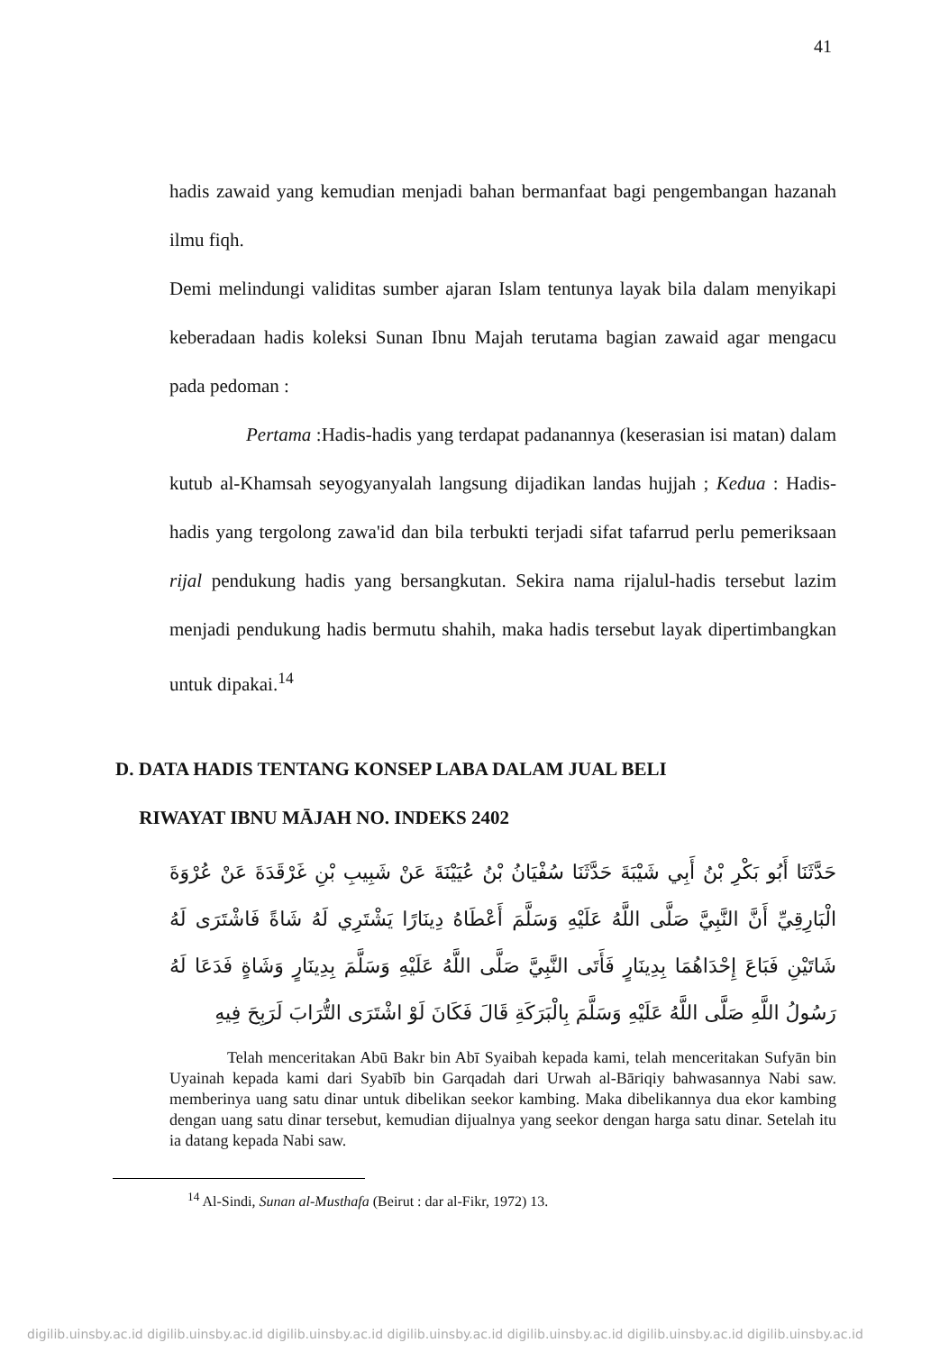41
hadis zawaid yang kemudian menjadi bahan bermanfaat bagi pengembangan hazanah ilmu fiqh.
Demi melindungi validitas sumber ajaran Islam tentunya layak bila dalam menyikapi keberadaan hadis koleksi Sunan Ibnu Majah terutama bagian zawaid agar mengacu pada pedoman :
Pertama :Hadis-hadis yang terdapat padanannya (keserasian isi matan) dalam kutub al-Khamsah seyogyanyalah langsung dijadikan landas hujjah ; Kedua : Hadis-hadis yang tergolong zawa'id dan bila terbukti terjadi sifat tafarrud perlu pemeriksaan rijal pendukung hadis yang bersangkutan. Sekira nama rijalul-hadis tersebut lazim menjadi pendukung hadis bermutu shahih, maka hadis tersebut layak dipertimbangkan untuk dipakai.<sup>14</sup>
D. DATA HADIS TENTANG KONSEP LABA DALAM JUAL BELI
RIWAYAT IBNU MĀJAH NO. INDEKS 2402
حَدَّثَنَا أَبُو بَكْرِ بْنُ أَبِي شَيْبَةَ حَدَّثَنَا سُفْيَانُ بْنُ عُيَيْنَةَ عَنْ شَبِيبِ بْنِ غَرْقَدَةَ عَنْ عُرْوَةَ الْبَارِقِيِّ أَنَّ النَّبِيَّ صَلَّى اللَّهُ عَلَيْهِ وَسَلَّمَ أَعْطَاهُ دِينَارًا يَشْتَرِي لَهُ شَاةً فَاشْتَرَى لَهُ شَاتَيْنِ فَبَاعَ إِحْدَاهُمَا بِدِينَارٍ فَأَتَى النَّبِيَّ صَلَّى اللَّهُ عَلَيْهِ وَسَلَّمَ بِدِينَارٍ وَشَاةٍ فَدَعَا لَهُ رَسُولُ اللَّهِ صَلَّى اللَّهُ عَلَيْهِ وَسَلَّمَ بِالْبَرَكَةِ قَالَ فَكَانَ لَوْ اشْتَرَى التُّرَابَ لَرَبِحَ فِيهِ
Telah menceritakan Abū Bakr bin Abī Syaibah kepada kami, telah menceritakan Sufyān bin Uyainah kepada kami dari Syabīb bin Garqadah dari Urwah al-Bāriqiy bahwasannya Nabi saw. memberinya uang satu dinar untuk dibelikan seekor kambing. Maka dibelikannya dua ekor kambing dengan uang satu dinar tersebut, kemudian dijualnya yang seekor dengan harga satu dinar. Setelah itu ia datang kepada Nabi saw.
<sup>14</sup> Al-Sindi, Sunan al-Musthafa (Beirut : dar al-Fikr, 1972) 13.
digilib.uinsby.ac.id digilib.uinsby.ac.id digilib.uinsby.ac.id digilib.uinsby.ac.id digilib.uinsby.ac.id digilib.uinsby.ac.id digilib.uinsby.ac.id